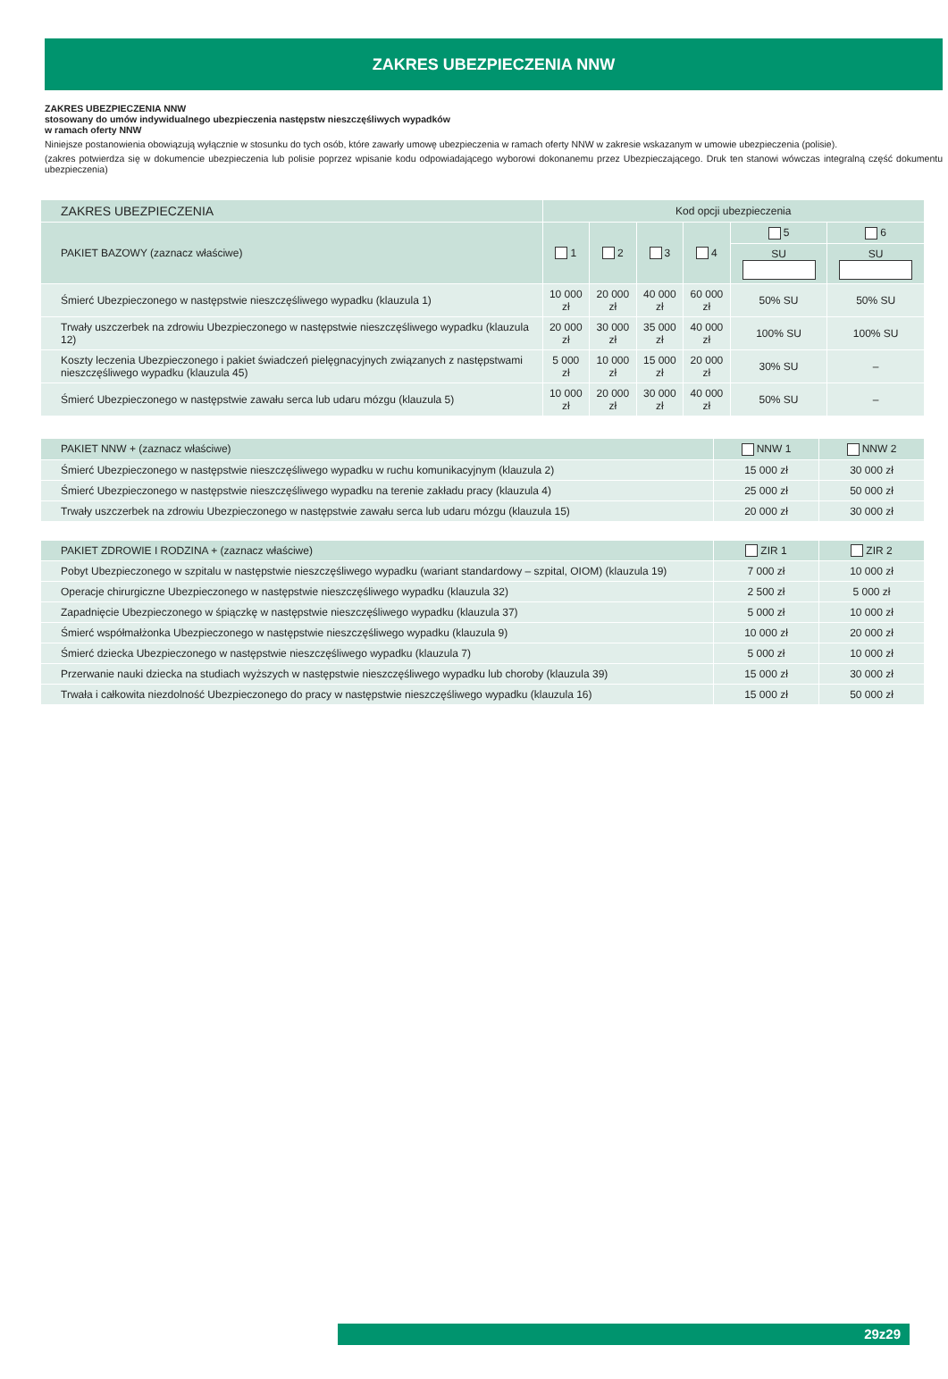ZAKRES UBEZPIECZENIA NNW
ZAKRES UBEZPIECZENIA NNW
stosowany do umów indywidualnego ubezpieczenia następstw nieszczęśliwych wypadków
w ramach oferty NNW
Niniejsze postanowienia obowiązują wyłącznie w stosunku do tych osób, które zawarły umowę ubezpieczenia w ramach oferty NNW w zakresie wskazanym w umowie ubezpieczenia (polisie).
(zakres potwierdza się w dokumencie ubezpieczenia lub polisie poprzez wpisanie kodu odpowiadającego wyborowi dokonanemu przez Ubezpieczającego. Druk ten stanowi wówczas integralną część dokumentu ubezpieczenia)
| ZAKRES UBEZPIECZENIA | Kod opcji ubezpieczenia | | | | | |
| --- | --- | --- | --- | --- | --- | --- |
| PAKIET BAZOWY (zaznacz właściwe) | 1 | 2 | 3 | 4 | 5 | 6 |
| | | | | | SU | SU |
| Śmierć Ubezpieczonego w następstwie nieszczęśliwego wypadku (klauzula 1) | 10 000 zł | 20 000 zł | 40 000 zł | 60 000 zł | 50% SU | 50% SU |
| Trwały uszczerbek na zdrowiu Ubezpieczonego w następstwie nieszczęśliwego wypadku (klauzula 12) | 20 000 zł | 30 000 zł | 35 000 zł | 40 000 zł | 100% SU | 100% SU |
| Koszty leczenia Ubezpieczonego i pakiet świadczeń pielęgnacyjnych związanych z następstwami nieszczęśliwego wypadku (klauzula 45) | 5 000 zł | 10 000 zł | 15 000 zł | 20 000 zł | 30% SU | – |
| Śmierć Ubezpieczonego w następstwie zawału serca lub udaru mózgu (klauzula 5) | 10 000 zł | 20 000 zł | 30 000 zł | 40 000 zł | 50% SU | – |
| PAKIET NNW + (zaznacz właściwe) | NNW 1 | NNW 2 |
| --- | --- | --- |
| Śmierć Ubezpieczonego w następstwie nieszczęśliwego wypadku w ruchu komunikacyjnym (klauzula 2) | 15 000 zł | 30 000 zł |
| Śmierć Ubezpieczonego w następstwie nieszczęśliwego wypadku na terenie zakładu pracy (klauzula 4) | 25 000 zł | 50 000 zł |
| Trwały uszczerbek na zdrowiu Ubezpieczonego w następstwie zawału serca lub udaru mózgu (klauzula 15) | 20 000 zł | 30 000 zł |
| PAKIET ZDROWIE I RODZINA + (zaznacz właściwe) | ZIR 1 | ZIR 2 |
| --- | --- | --- |
| Pobyt Ubezpieczonego w szpitalu w następstwie nieszczęśliwego wypadku (wariant standardowy – szpital, OIOM) (klauzula 19) | 7 000 zł | 10 000 zł |
| Operacje chirurgiczne Ubezpieczonego w następstwie nieszczęśliwego wypadku (klauzula 32) | 2 500 zł | 5 000 zł |
| Zapadnięcie Ubezpieczonego w śpiączkę w następstwie nieszczęśliwego wypadku (klauzula 37) | 5 000 zł | 10 000 zł |
| Śmierć współmałżonka Ubezpieczonego w następstwie nieszczęśliwego wypadku (klauzula 9) | 10 000 zł | 20 000 zł |
| Śmierć dziecka Ubezpieczonego w następstwie nieszczęśliwego wypadku (klauzula 7) | 5 000 zł | 10 000 zł |
| Przerwanie nauki dziecka na studiach wyższych w następstwie nieszczęśliwego wypadku lub choroby (klauzula 39) | 15 000 zł | 30 000 zł |
| Trwała i całkowita niezdolność Ubezpieczonego do pracy w następstwie nieszczęśliwego wypadku (klauzula 16) | 15 000 zł | 50 000 zł |
29z29